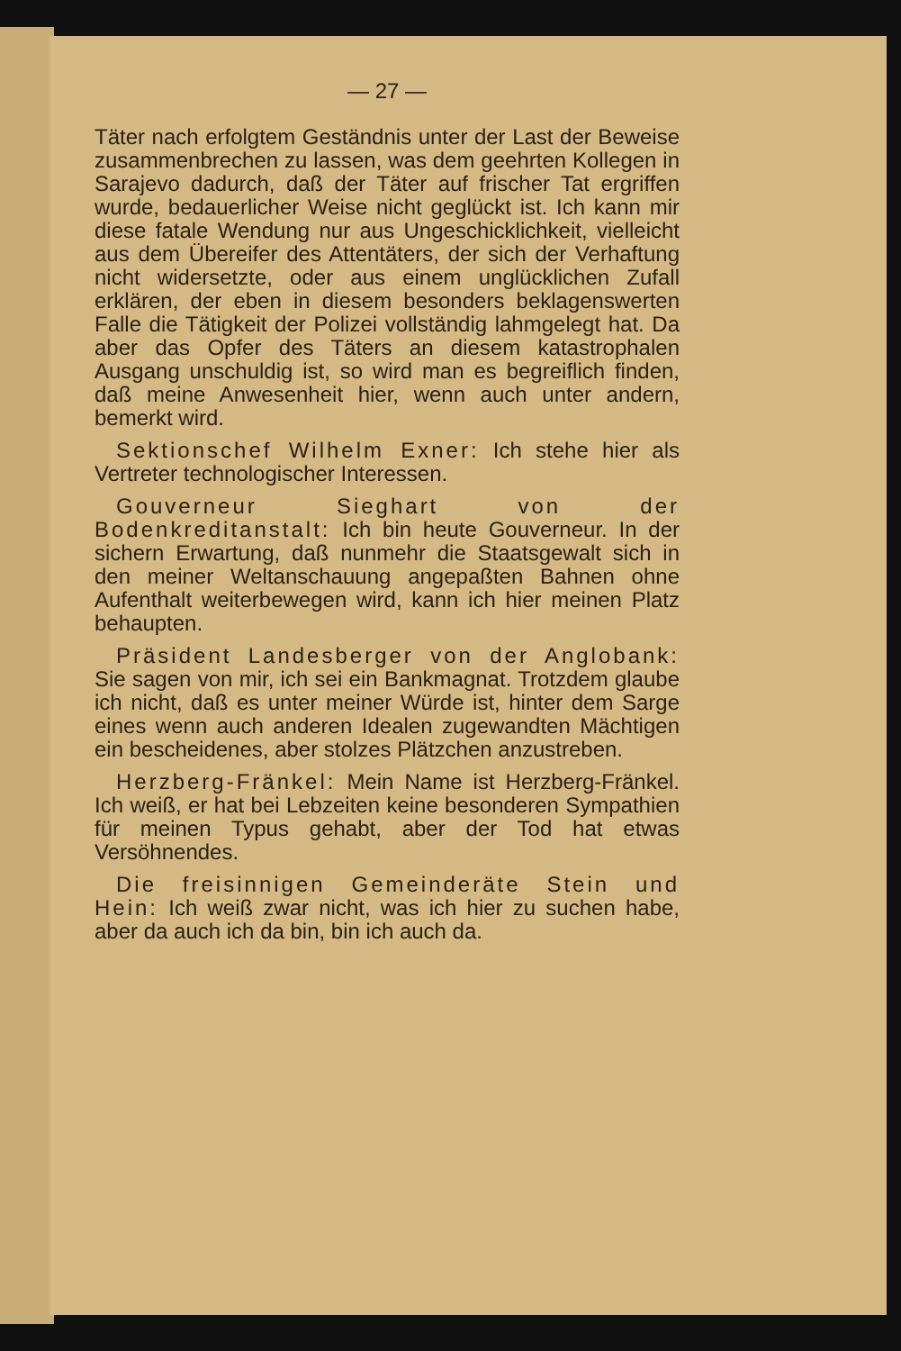— 27 —
Täter nach erfolgtem Geständnis unter der Last der Beweise zusammenbrechen zu lassen, was dem geehrten Kollegen in Sarajevo dadurch, daß der Täter auf frischer Tat ergriffen wurde, bedauerlicher Weise nicht geglückt ist. Ich kann mir diese fatale Wendung nur aus Ungeschicklichkeit, vielleicht aus dem Übereifer des Attentäters, der sich der Verhaftung nicht widersetzte, oder aus einem unglücklichen Zufall erklären, der eben in diesem besonders beklagenswerten Falle die Tätigkeit der Polizei vollständig lahmgelegt hat. Da aber das Opfer des Täters an diesem katastrophalen Ausgang unschuldig ist, so wird man es begreiflich finden, daß meine Anwesenheit hier, wenn auch unter andern, bemerkt wird.
 Sektionschef Wilhelm Exner: Ich stehe hier als Vertreter technologischer Interessen.
 Gouverneur Sieghart von der Bodenkreditanstalt: Ich bin heute Gouverneur. In der sichern Erwartung, daß nunmehr die Staatsgewalt sich in den meiner Weltanschauung angepaßten Bahnen ohne Aufenthalt weiterbewegen wird, kann ich hier meinen Platz behaupten.
 Präsident Landesberger von der Anglobank: Sie sagen von mir, ich sei ein Bankmagnat. Trotzdem glaube ich nicht, daß es unter meiner Würde ist, hinter dem Sarge eines wenn auch anderen Idealen zugewandten Mächtigen ein bescheidenes, aber stolzes Plätzchen anzustreben.
 Herzberg-Fränkel: Mein Name ist Herzberg-Fränkel. Ich weiß, er hat bei Lebzeiten keine besonderen Sympathien für meinen Typus gehabt, aber der Tod hat etwas Versöhnendes.
 Die freisinnigen Gemeinderäte Stein und Hein: Ich weiß zwar nicht, was ich hier zu suchen habe, aber da auch ich da bin, bin ich auch da.